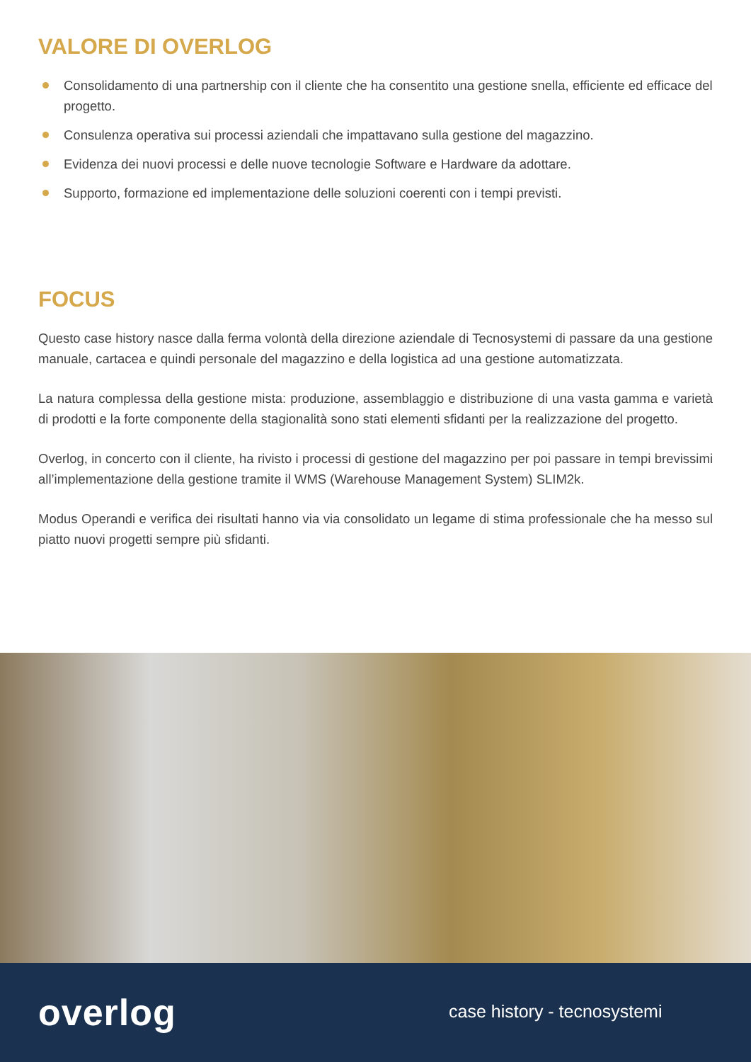VALORE DI OVERLOG
Consolidamento di una partnership con il cliente che ha consentito una gestione snella, efficiente ed efficace del progetto.
Consulenza operativa sui processi aziendali che impattavano sulla gestione del magazzino.
Evidenza dei nuovi processi e delle nuove tecnologie Software e Hardware da adottare.
Supporto, formazione ed implementazione delle soluzioni coerenti con i tempi previsti.
FOCUS
Questo case history nasce dalla ferma volontà della direzione aziendale di Tecnosystemi di passare da una gestione manuale, cartacea e quindi personale del magazzino e della logistica ad una gestione automatizzata.
La natura complessa della gestione mista: produzione, assemblaggio e distribuzione di una vasta gamma e varietà di prodotti e la forte componente della stagionalità sono stati elementi sfidanti per la realizzazione del progetto.
Overlog, in concerto con il cliente, ha rivisto i processi di gestione del magazzino per poi passare in tempi brevissimi all’implementazione della gestione tramite il WMS (Warehouse Management System) SLIM2k.
Modus Operandi e verifica dei risultati hanno via via consolidato un legame di stima professionale che ha messo sul piatto nuovi progetti sempre più sfidanti.
overlog case history - tecnosystemi